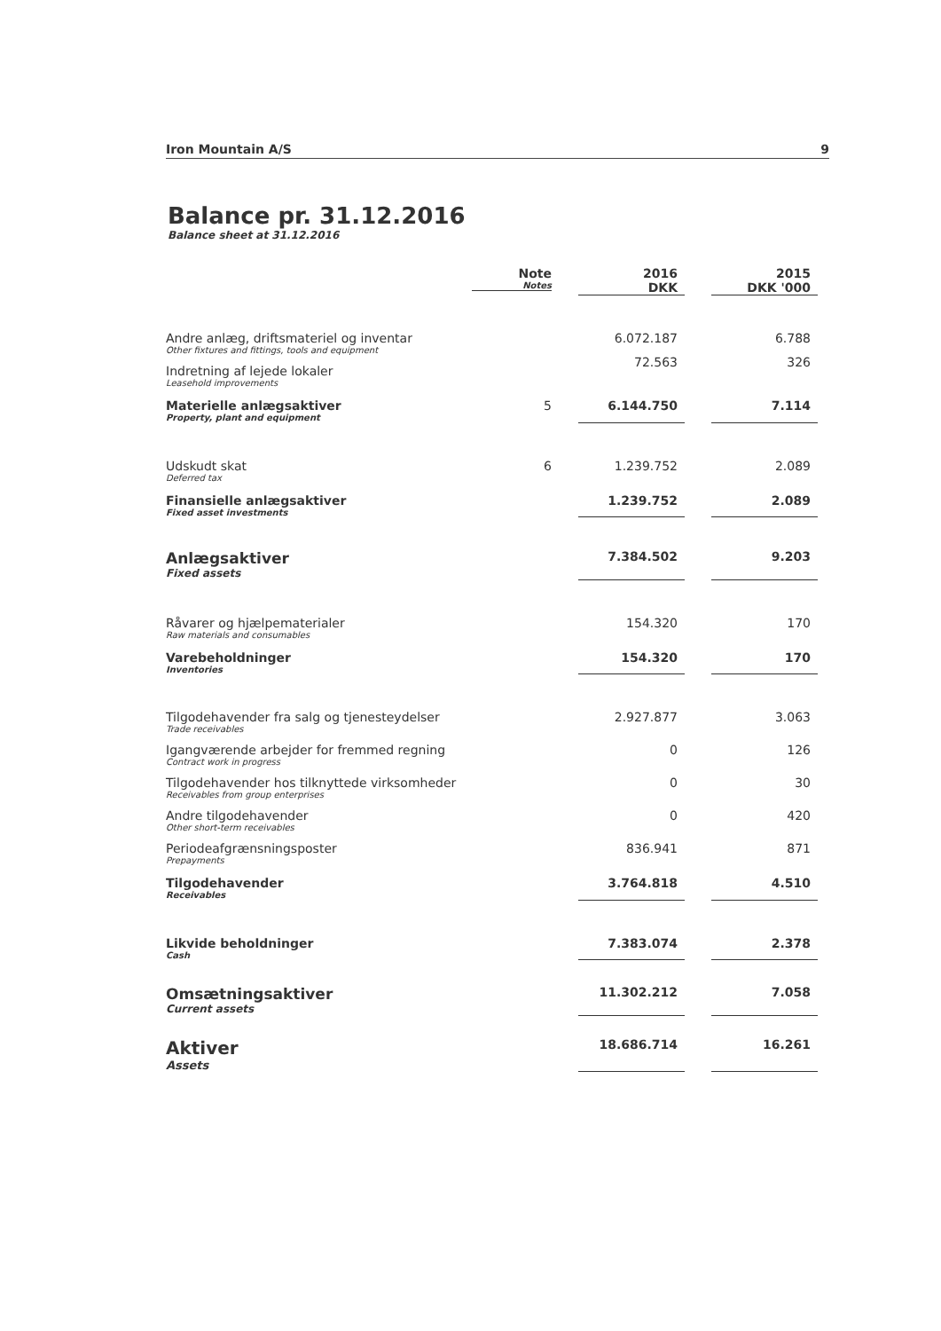Iron Mountain A/S 9
Balance pr. 31.12.2016
Balance sheet at 31.12.2016
| | Note Notes | | 2016 DKK | | 2015 DKK '000 |
| --- | --- | --- | --- | --- | --- |
| Andre anlæg, driftsmateriel og inventar Other fixtures and fittings, tools and equipment | | | 6.072.187 | | 6.788 |
| Indretning af lejede lokaler Leasehold improvements | | | 72.563 | | 326 |
| Materielle anlægsaktiver Property, plant and equipment | 5 | | 6.144.750 | | 7.114 |
| Udskudt skat Deferred tax | 6 | | 1.239.752 | | 2.089 |
| Finansielle anlægsaktiver Fixed asset investments | | | 1.239.752 | | 2.089 |
| Anlægsaktiver Fixed assets | | | 7.384.502 | | 9.203 |
| Råvarer og hjælpematerialer Raw materials and consumables | | | 154.320 | | 170 |
| Varebeholdninger Inventories | | | 154.320 | | 170 |
| Tilgodehavender fra salg og tjenesteydelser Trade receivables | | | 2.927.877 | | 3.063 |
| Igangværende arbejder for fremmed regning Contract work in progress | | | 0 | | 126 |
| Tilgodehavender hos tilknyttede virksomheder Receivables from group enterprises | | | 0 | | 30 |
| Andre tilgodehavender Other short-term receivables | | | 0 | | 420 |
| Periodeafgrænsningsposter Prepayments | | | 836.941 | | 871 |
| Tilgodehavender Receivables | | | 3.764.818 | | 4.510 |
| Likvide beholdninger Cash | | | 7.383.074 | | 2.378 |
| Omsætningsaktiver Current assets | | | 11.302.212 | | 7.058 |
| Aktiver Assets | | | 18.686.714 | | 16.261 |